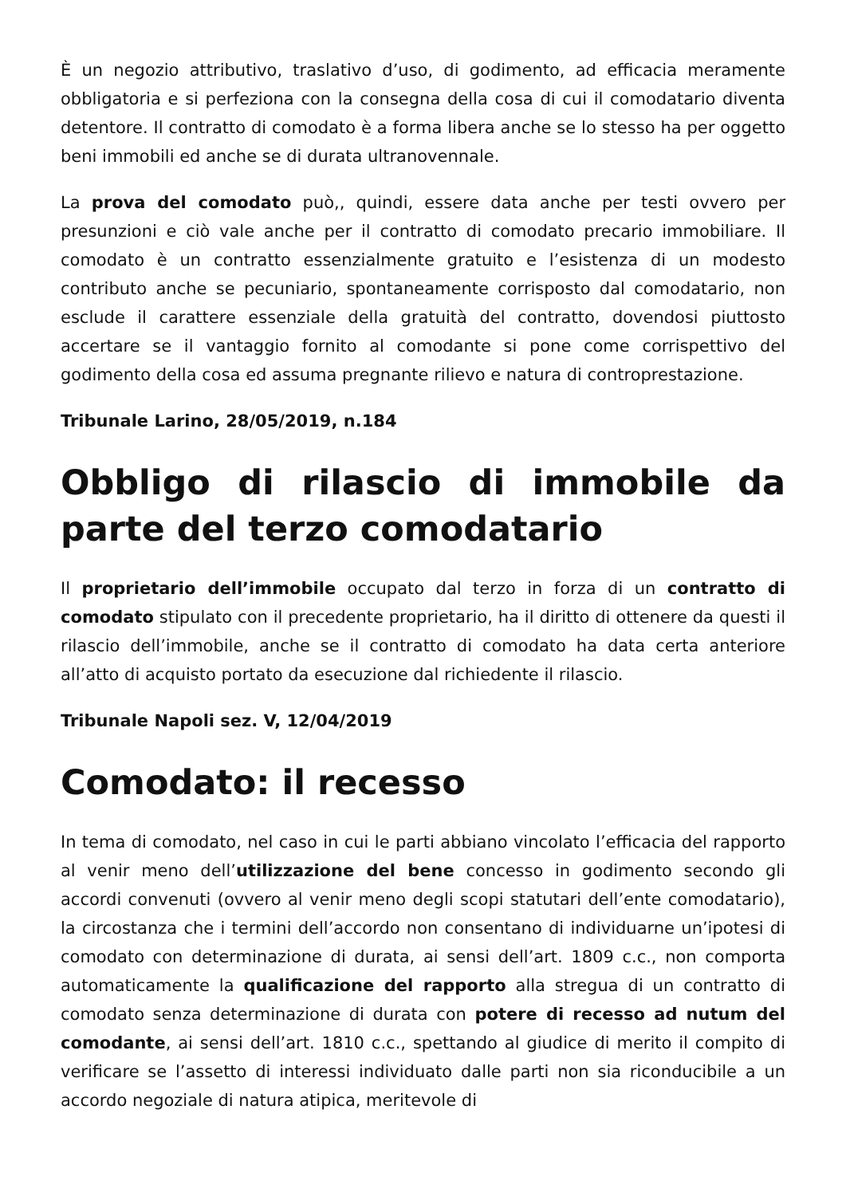È un negozio attributivo, traslativo d’uso, di godimento, ad efficacia meramente obbligatoria e si perfeziona con la consegna della cosa di cui il comodatario diventa detentore. Il contratto di comodato è a forma libera anche se lo stesso ha per oggetto beni immobili ed anche se di durata ultranovennale.
La prova del comodato può,, quindi, essere data anche per testi ovvero per presunzioni e ciò vale anche per il contratto di comodato precario immobiliare. Il comodato è un contratto essenzialmente gratuito e l’esistenza di un modesto contributo anche se pecuniario, spontaneamente corrisposto dal comodatario, non esclude il carattere essenziale della gratuità del contratto, dovendosi piuttosto accertare se il vantaggio fornito al comodante si pone come corrispettivo del godimento della cosa ed assuma pregnante rilievo e natura di controprestazione.
Tribunale Larino, 28/05/2019, n.184
Obbligo di rilascio di immobile da parte del terzo comodatario
Il proprietario dell’immobile occupato dal terzo in forza di un contratto di comodato stipulato con il precedente proprietario, ha il diritto di ottenere da questi il rilascio dell’immobile, anche se il contratto di comodato ha data certa anteriore all’atto di acquisto portato da esecuzione dal richiedente il rilascio.
Tribunale Napoli sez. V, 12/04/2019
Comodato: il recesso
In tema di comodato, nel caso in cui le parti abbiano vincolato l’efficacia del rapporto al venir meno dell’utilizzazione del bene concesso in godimento secondo gli accordi convenuti (ovvero al venir meno degli scopi statutari dell’ente comodatario), la circostanza che i termini dell’accordo non consentano di individuarne un’ipotesi di comodato con determinazione di durata, ai sensi dell’art. 1809 c.c., non comporta automaticamente la qualificazione del rapporto alla stregua di un contratto di comodato senza determinazione di durata con potere di recesso ad nutum del comodante, ai sensi dell’art. 1810 c.c., spettando al giudice di merito il compito di verificare se l’assetto di interessi individuato dalle parti non sia riconducibile a un accordo negoziale di natura atipica, meritevole di